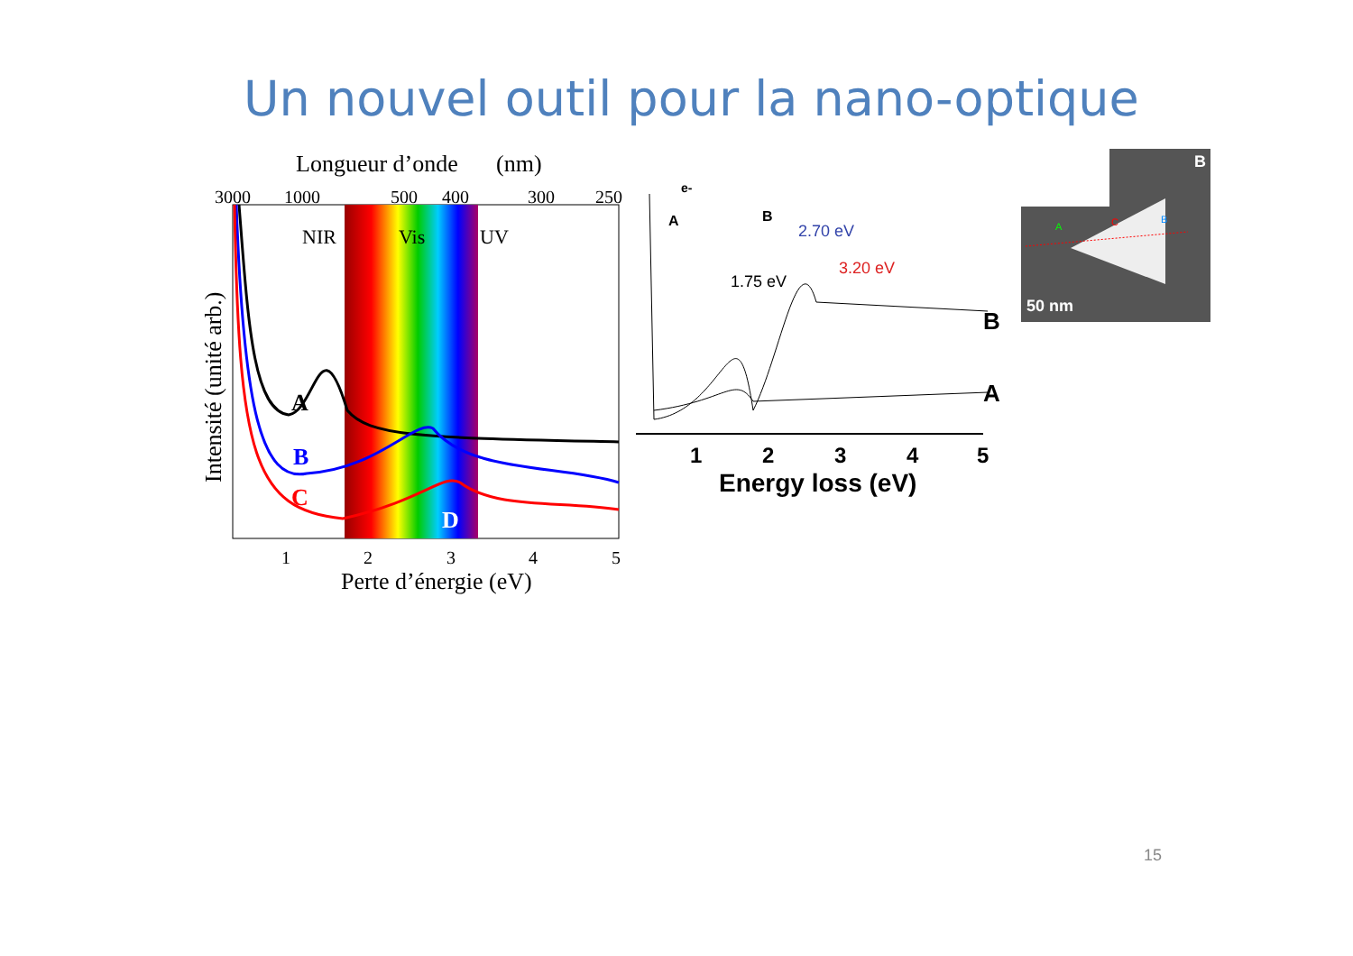Un nouvel outil pour la nano-optique
Longueur d’onde
(nm)
3000
1000
500
400
300
250
NIR
Vis
UV
A
B
C
D
1
2
3
4
5
Perte d’énergie (eV)
Intensité (unité arb.)
e-
A
B
1.75 eV
2.70 eV
3.20 eV
B
A
1
2
3
4
5
Energy loss (eV)
B
A
C
B
50 nm
15